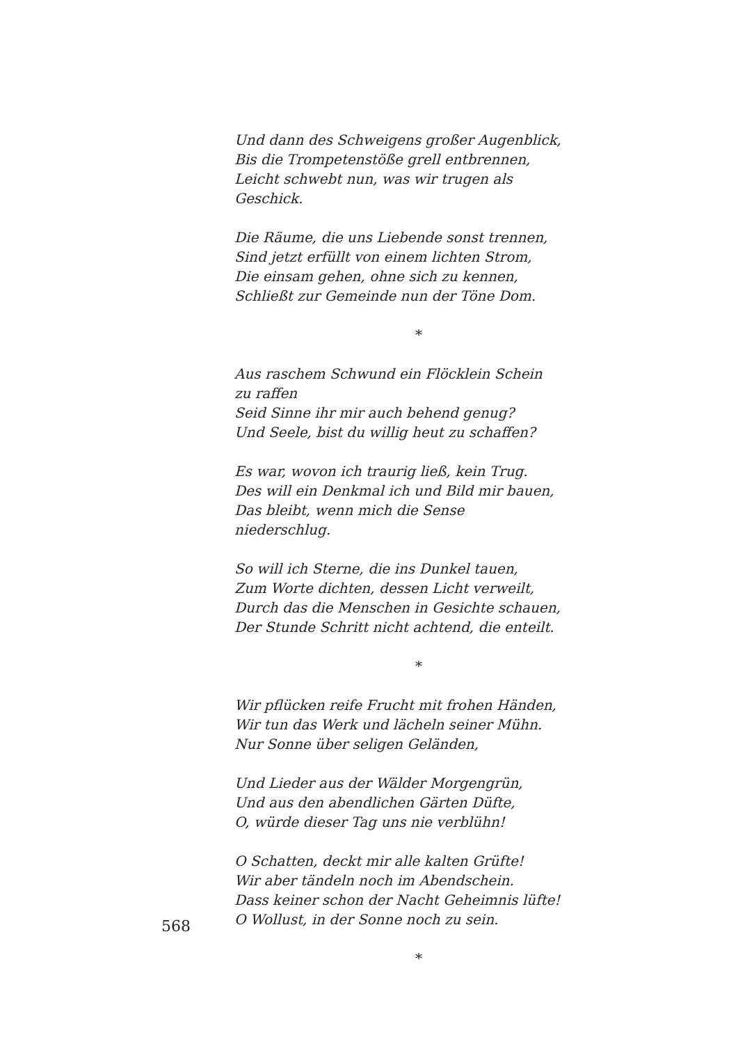Und dann des Schweigens großer Augenblick,
Bis die Trompetenstöße grell entbrennen,
Leicht schwebt nun, was wir trugen als Geschick.
Die Räume, die uns Liebende sonst trennen,
Sind jetzt erfüllt von einem lichten Strom,
Die einsam gehen, ohne sich zu kennen,
Schließt zur Gemeinde nun der Töne Dom.
*
Aus raschem Schwund ein Flöcklein Schein zu raffen
Seid Sinne ihr mir auch behend genug?
Und Seele, bist du willig heut zu schaffen?
Es war, wovon ich traurig ließ, kein Trug.
Des will ein Denkmal ich und Bild mir bauen,
Das bleibt, wenn mich die Sense niederschlug.
So will ich Sterne, die ins Dunkel tauen,
Zum Worte dichten, dessen Licht verweilt,
Durch das die Menschen in Gesichte schauen,
Der Stunde Schritt nicht achtend, die enteilt.
*
Wir pflücken reife Frucht mit frohen Händen,
Wir tun das Werk und lächeln seiner Mühn.
Nur Sonne über seligen Geländen,
Und Lieder aus der Wälder Morgengrün,
Und aus den abendlichen Gärten Düfte,
O, würde dieser Tag uns nie verblühn!
O Schatten, deckt mir alle kalten Grüfte!
Wir aber tändeln noch im Abendschein.
Dass keiner schon der Nacht Geheimnis lüfte!
O Wollust, in der Sonne noch zu sein.
*
568